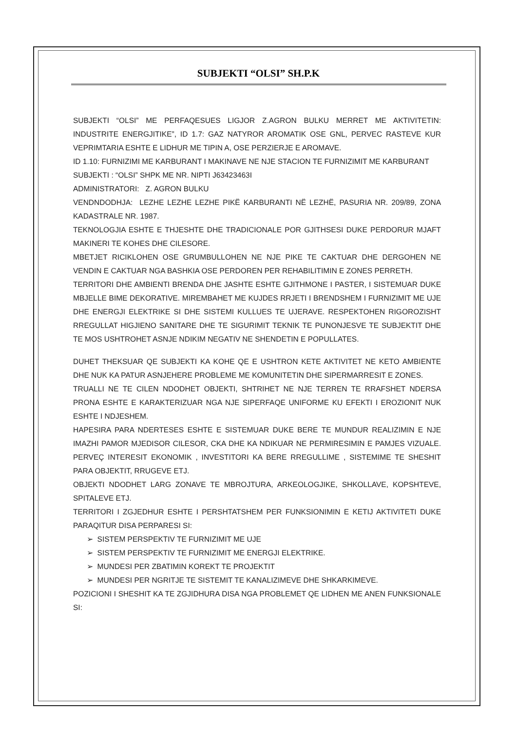SUBJEKTI “OLSI” SH.P.K
SUBJEKTI “OLSI” ME PERFAQESUES LIGJOR Z.AGRON BULKU MERRET ME AKTIVITETIN: INDUSTRITE ENERGJITIKE”, ID 1.7: GAZ NATYROR AROMATIK OSE GNL, PERVEC RASTEVE KUR VEPRIMTARIA ESHTE E LIDHUR ME TIPIN A, OSE PERZIERJE E AROMAVE.
ID 1.10: FURNIZIMI ME KARBURANT I MAKINAVE NE NJE STACION TE FURNIZIMIT ME KARBURANT
SUBJEKTI : “OLSI” SHPK ME NR. NIPTI J63423463I
ADMINISTRATORI: Z. AGRON BULKU
VENDNDODHJA: LEZHE LEZHE LEZHE PIKË KARBURANTI NË LEZHË, PASURIA NR. 209/89, ZONA KADASTRALE NR. 1987.
TEKNOLOGJIA ESHTE E THJESHTE DHE TRADICIONALE POR GJITHSESI DUKE PERDORUR MJAFT MAKINERI TE KOHES DHE CILESORE.
MBETJET RICIKLOHEN OSE GRUMBULLOHEN NE NJE PIKE TE CAKTUAR DHE DERGOHEN NE VENDIN E CAKTUAR NGA BASHKIA OSE PERDOREN PER REHABILITIMIN E ZONES PERRETH.
TERRITORI DHE AMBIENTI BRENDA DHE JASHTE ESHTE GJITHMONE I PASTER, I SISTEMUAR DUKE MBJELLE BIME DEKORATIVE. MIREMBAHET ME KUJDES RRJETI I BRENDSHEM I FURNIZIMIT ME UJE DHE ENERGJI ELEKTRIKE SI DHE SISTEMI KULLUES TE UJERAVE. RESPEKTOHEN RIGOROZISHT RREGULLAT HIGJIENO SANITARE DHE TE SIGURIMIT TEKNIK TE PUNONJESVE TE SUBJEKTIT DHE TE MOS USHTROHET ASNJE NDIKIM NEGATIV NE SHENDETIN E POPULLATES.
DUHET THEKSUAR QE SUBJEKTI KA KOHE QE E USHTRON KETE AKTIVITET NE KETO AMBIENTE DHE NUK KA PATUR ASNJEHERE PROBLEME ME KOMUNITETIN DHE SIPERMARRESIT E ZONES.
TRUALLI NE TE CILEN NDODHET OBJEKTI, SHTRIHET NE NJE TERREN TE RRAFSHET NDERSA PRONA ESHTE E KARAKTERIZUAR NGA NJE SIPERFAQE UNIFORME KU EFEKTI I EROZIONIT NUK ESHTE I NDJESHEM.
HAPESIRA PARA NDERTESES ESHTE E SISTEMUAR DUKE BERE TE MUNDUR REALIZIMIN E NJE IMAZHI PAMOR MJEDISOR CILESOR, CKA DHE KA NDIKUAR NE PERMIRESIMIN E PAMJES VIZUALE. PERVEÇ INTERESIT EKONOMIK , INVESTITORI KA BERE RREGULLIME , SISTEMIME TE SHESHIT PARA OBJEKTIT, RRUGEVE ETJ.
OBJEKTI NDODHET LARG ZONAVE TE MBROJTURA, ARKEOLOGJIKE, SHKOLLAVE, KOPSHTEVE, SPITALEVE ETJ.
TERRITORI I ZGJEDHUR ESHTE I PERSHTATSHEM PER FUNKSIONIMIN E KETIJ AKTIVITETI DUKE PARAQITUR DISA PERPARESI SI:
➢ SISTEM PERSPEKTIV TE FURNIZIMIT ME UJE
➢ SISTEM PERSPEKTIV TE FURNIZIMIT ME ENERGJI ELEKTRIKE.
➢ MUNDESI PER ZBATIMIN KOREKT TE PROJEKTIT
➢ MUNDESI PER NGRITJE TE SISTEMIT TE KANALIZIMEVE DHE SHKARKIMEVE.
POZICIONI I SHESHIT KA TE ZGJIDHURA DISA NGA PROBLEMET QE LIDHEN ME ANEN FUNKSIONALE SI: